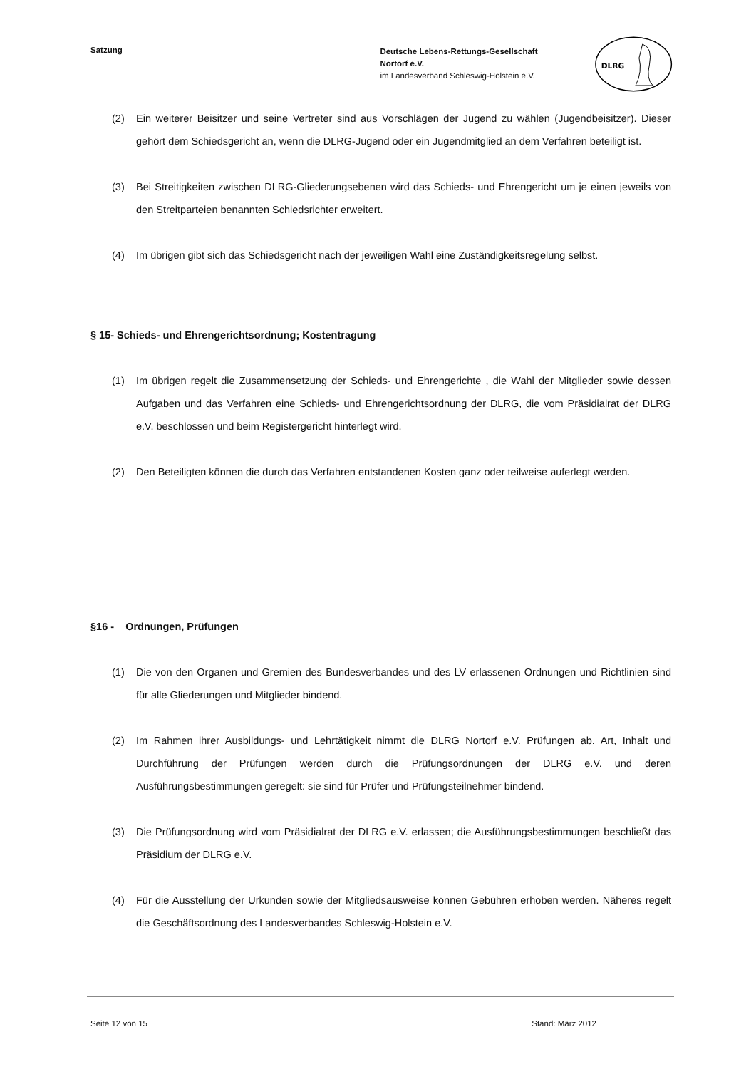Satzung
Deutsche Lebens-Rettungs-Gesellschaft
Nortorf e.V.
im Landesverband Schleswig-Holstein e.V.
DLRG
(2) Ein weiterer Beisitzer und seine Vertreter sind aus Vorschlägen der Jugend zu wählen (Jugendbeisitzer). Dieser gehört dem Schiedsgericht an, wenn die DLRG-Jugend oder ein Jugendmitglied an dem Verfahren beteiligt ist.
(3) Bei Streitigkeiten zwischen DLRG-Gliederungsebenen wird das Schieds- und Ehrengericht um je einen jeweils von den Streitparteien benannten Schiedsrichter erweitert.
(4) Im übrigen gibt sich das Schiedsgericht nach der jeweiligen Wahl eine Zuständigkeitsregelung selbst.
§ 15- Schieds- und Ehrengerichtsordnung; Kostentragung
(1) Im übrigen regelt die Zusammensetzung der Schieds- und Ehrengerichte , die Wahl der Mitglieder sowie dessen Aufgaben und das Verfahren eine Schieds- und Ehrengerichtsordnung der DLRG, die vom Präsidialrat der DLRG e.V. beschlossen und beim Registergericht hinterlegt wird.
(2) Den Beteiligten können die durch das Verfahren entstandenen Kosten ganz oder teilweise auferlegt werden.
§16 - Ordnungen, Prüfungen
(1) Die von den Organen und Gremien des Bundesverbandes und des LV erlassenen Ordnungen und Richtlinien sind für alle Gliederungen und Mitglieder bindend.
(2) Im Rahmen ihrer Ausbildungs- und Lehrtätigkeit nimmt die DLRG Nortorf e.V. Prüfungen ab. Art, Inhalt und Durchführung der Prüfungen werden durch die Prüfungsordnungen der DLRG e.V. und deren Ausführungsbestimmungen geregelt: sie sind für Prüfer und Prüfungsteilnehmer bindend.
(3) Die Prüfungsordnung wird vom Präsidialrat der DLRG e.V. erlassen; die Ausführungsbestimmungen beschließt das Präsidium der DLRG e.V.
(4) Für die Ausstellung der Urkunden sowie der Mitgliedsausweise können Gebühren erhoben werden. Näheres regelt die Geschäftsordnung des Landesverbandes Schleswig-Holstein e.V.
Seite 12 von 15 Stand: März 2012